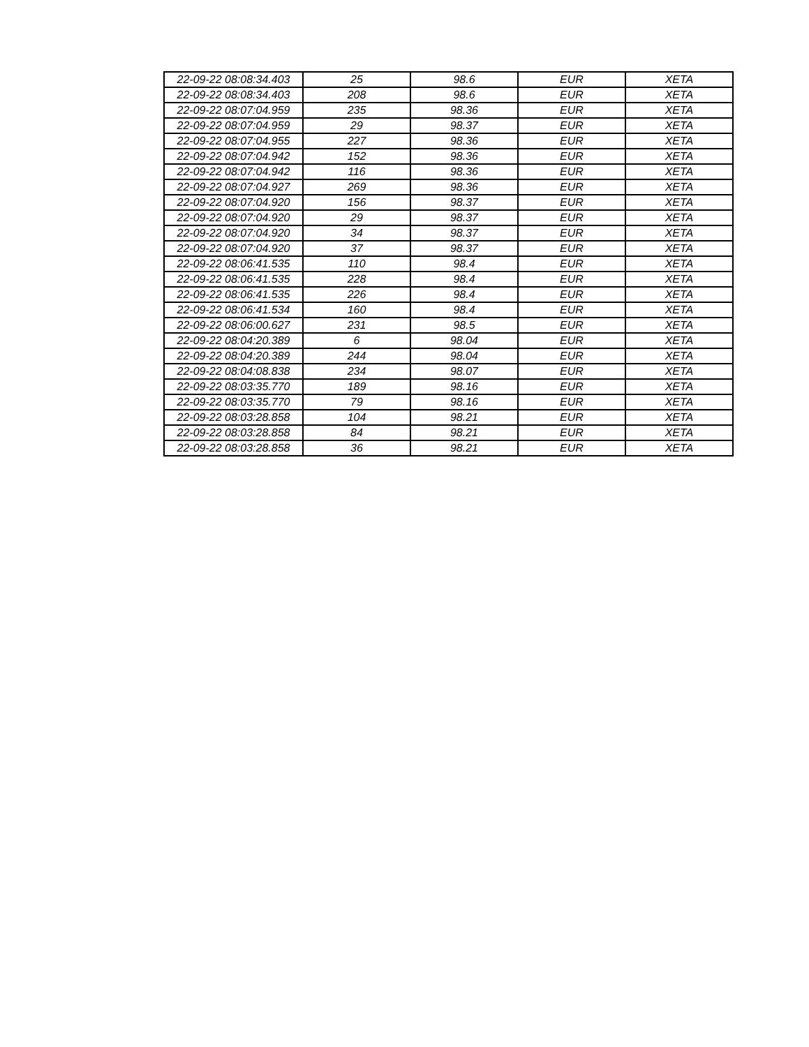| 22-09-22 08:08:34.403 | 25 | 98.6 | EUR | XETA |
| 22-09-22 08:08:34.403 | 208 | 98.6 | EUR | XETA |
| 22-09-22 08:07:04.959 | 235 | 98.36 | EUR | XETA |
| 22-09-22 08:07:04.959 | 29 | 98.37 | EUR | XETA |
| 22-09-22 08:07:04.955 | 227 | 98.36 | EUR | XETA |
| 22-09-22 08:07:04.942 | 152 | 98.36 | EUR | XETA |
| 22-09-22 08:07:04.942 | 116 | 98.36 | EUR | XETA |
| 22-09-22 08:07:04.927 | 269 | 98.36 | EUR | XETA |
| 22-09-22 08:07:04.920 | 156 | 98.37 | EUR | XETA |
| 22-09-22 08:07:04.920 | 29 | 98.37 | EUR | XETA |
| 22-09-22 08:07:04.920 | 34 | 98.37 | EUR | XETA |
| 22-09-22 08:07:04.920 | 37 | 98.37 | EUR | XETA |
| 22-09-22 08:06:41.535 | 110 | 98.4 | EUR | XETA |
| 22-09-22 08:06:41.535 | 228 | 98.4 | EUR | XETA |
| 22-09-22 08:06:41.535 | 226 | 98.4 | EUR | XETA |
| 22-09-22 08:06:41.534 | 160 | 98.4 | EUR | XETA |
| 22-09-22 08:06:00.627 | 231 | 98.5 | EUR | XETA |
| 22-09-22 08:04:20.389 | 6 | 98.04 | EUR | XETA |
| 22-09-22 08:04:20.389 | 244 | 98.04 | EUR | XETA |
| 22-09-22 08:04:08.838 | 234 | 98.07 | EUR | XETA |
| 22-09-22 08:03:35.770 | 189 | 98.16 | EUR | XETA |
| 22-09-22 08:03:35.770 | 79 | 98.16 | EUR | XETA |
| 22-09-22 08:03:28.858 | 104 | 98.21 | EUR | XETA |
| 22-09-22 08:03:28.858 | 84 | 98.21 | EUR | XETA |
| 22-09-22 08:03:28.858 | 36 | 98.21 | EUR | XETA |